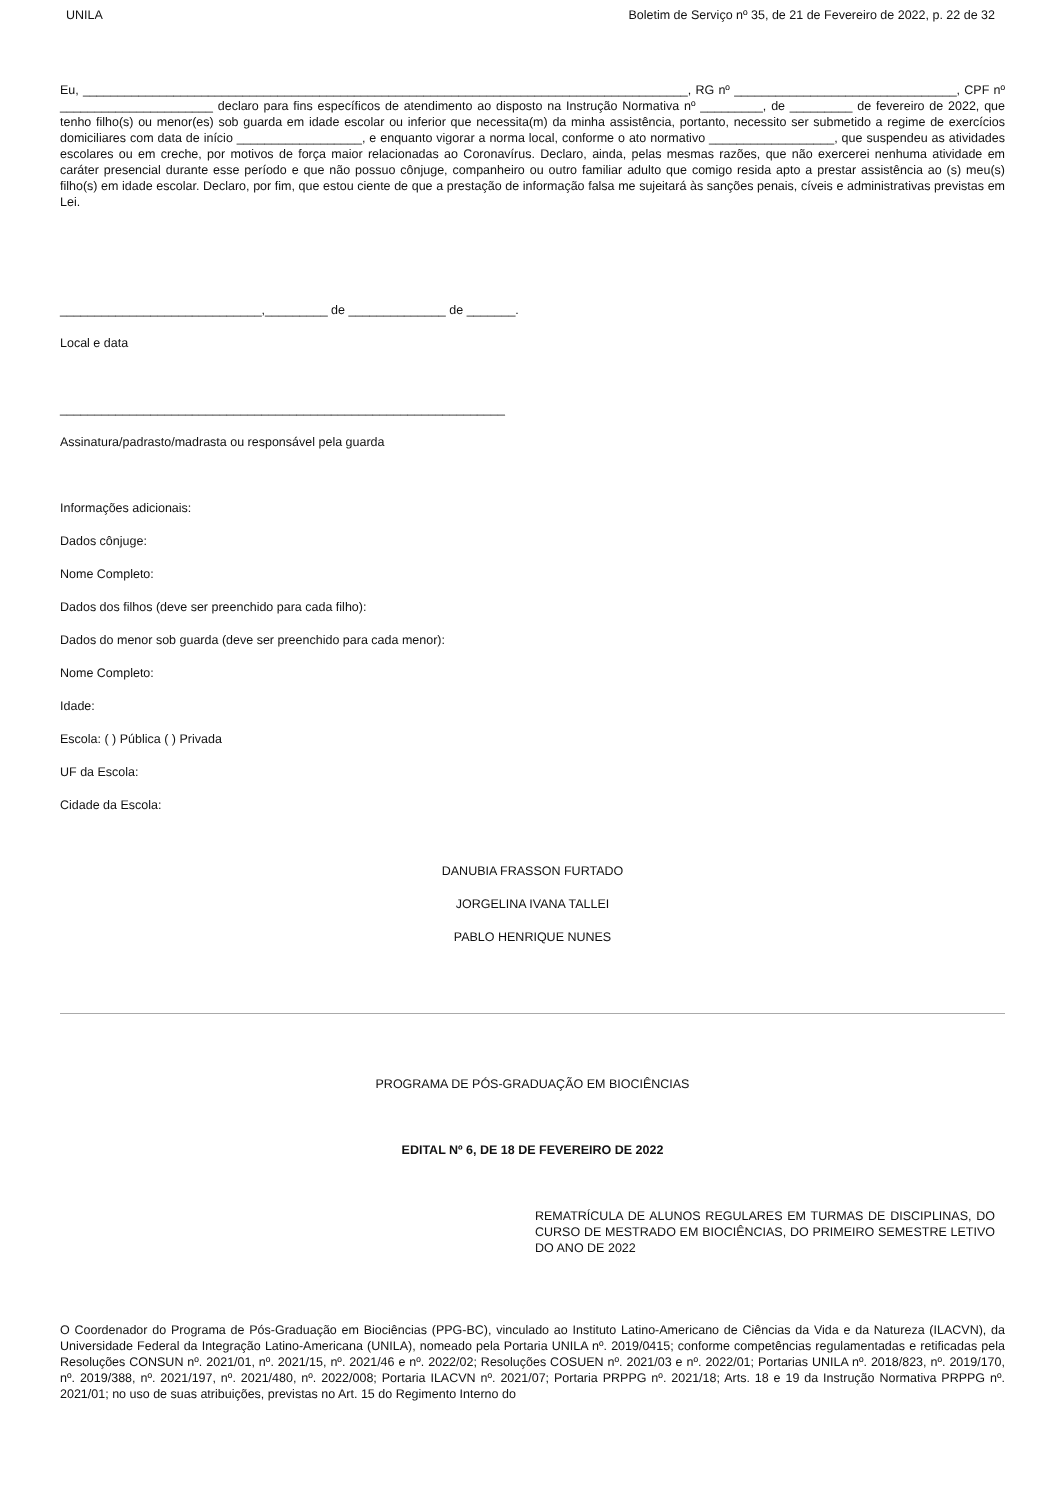UNILA Boletim de Serviço nº 35, de 21 de Fevereiro de 2022, p. 22 de 32
Eu, _______________________________________________________________________________________, RG nº ________________________________, CPF nº ______________________ declaro para fins específicos de atendimento ao disposto na Instrução Normativa nº _________, de _________ de fevereiro de 2022, que tenho filho(s) ou menor(es) sob guarda em idade escolar ou inferior que necessita(m) da minha assistência, portanto, necessito ser submetido a regime de exercícios domiciliares com data de início __________________, e enquanto vigorar a norma local, conforme o ato normativo __________________, que suspendeu as atividades escolares ou em creche, por motivos de força maior relacionadas ao Coronavírus. Declaro, ainda, pelas mesmas razões, que não exercerei nenhuma atividade em caráter presencial durante esse período e que não possuo cônjuge, companheiro ou outro familiar adulto que comigo resida apto a prestar assistência ao (s) meu(s) filho(s) em idade escolar. Declaro, por fim, que estou ciente de que a prestação de informação falsa me sujeitará às sanções penais, cíveis e administrativas previstas em Lei.
_____________________________,_________ de ______________ de _______.
Local e data
________________________________________________________________
Assinatura/padrasto/madrasta ou responsável pela guarda
Informações adicionais:
Dados cônjuge:
Nome Completo:
Dados dos filhos (deve ser preenchido para cada filho):
Dados do menor sob guarda (deve ser preenchido para cada menor):
Nome Completo:
Idade:
Escola: ( ) Pública ( ) Privada
UF da Escola:
Cidade da Escola:
DANUBIA FRASSON FURTADO
JORGELINA IVANA TALLEI
PABLO HENRIQUE NUNES
PROGRAMA DE PÓS-GRADUAÇÃO EM BIOCIÊNCIAS
EDITAL Nº 6, DE 18 DE FEVEREIRO DE 2022
REMATRÍCULA DE ALUNOS REGULARES EM TURMAS DE DISCIPLINAS, DO CURSO DE MESTRADO EM BIOCIÊNCIAS, DO PRIMEIRO SEMESTRE LETIVO DO ANO DE 2022
O Coordenador do Programa de Pós-Graduação em Biociências (PPG-BC), vinculado ao Instituto Latino-Americano de Ciências da Vida e da Natureza (ILACVN), da Universidade Federal da Integração Latino-Americana (UNILA), nomeado pela Portaria UNILA nº. 2019/0415; conforme competências regulamentadas e retificadas pela Resoluções CONSUN nº. 2021/01, nº. 2021/15, nº. 2021/46 e nº. 2022/02; Resoluções COSUEN nº. 2021/03 e nº. 2022/01; Portarias UNILA nº. 2018/823, nº. 2019/170, nº. 2019/388, nº. 2021/197, nº. 2021/480, nº. 2022/008; Portaria ILACVN nº. 2021/07; Portaria PRPPG nº. 2021/18; Arts. 18 e 19 da Instrução Normativa PRPPG nº. 2021/01; no uso de suas atribuições, previstas no Art. 15 do Regimento Interno do